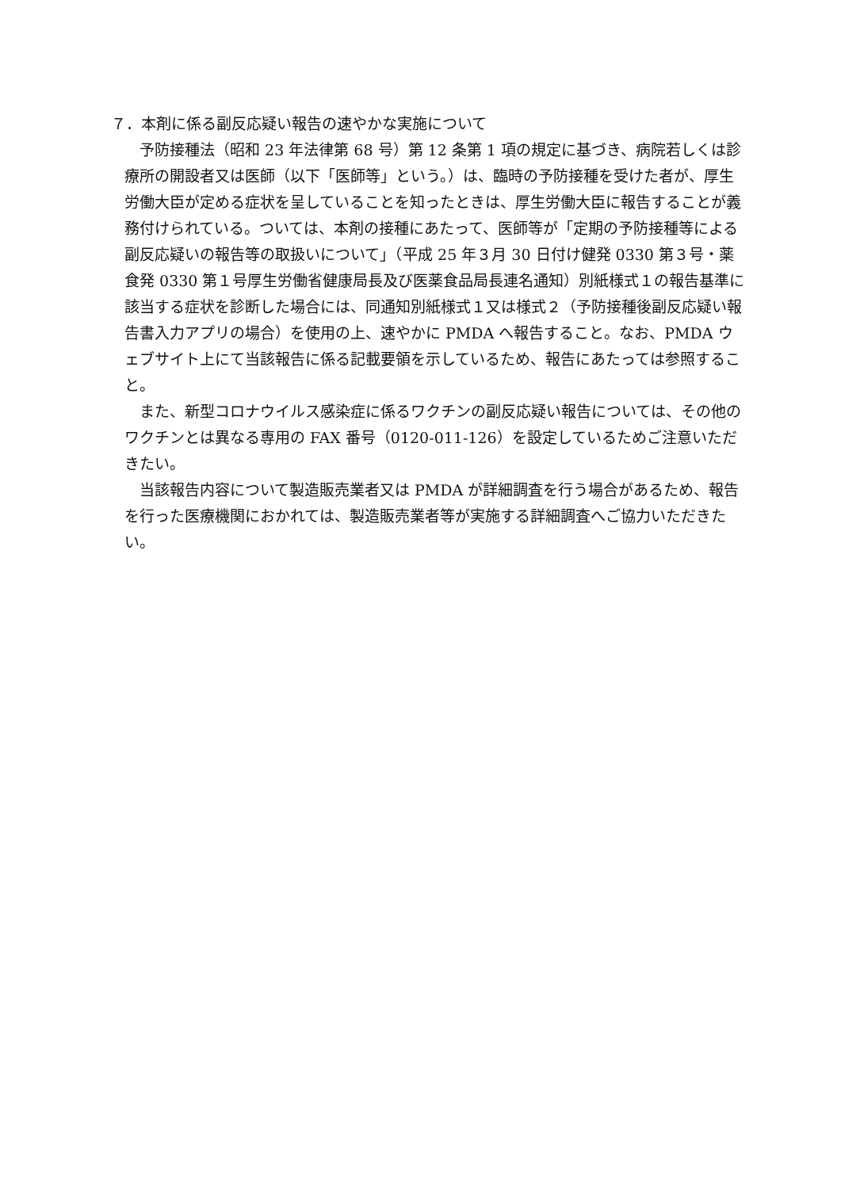７．本剤に係る副反応疑い報告の速やかな実施について
予防接種法（昭和 23 年法律第 68 号）第 12 条第 1 項の規定に基づき、病院若しくは診療所の開設者又は医師（以下「医師等」という。）は、臨時の予防接種を受けた者が、厚生労働大臣が定める症状を呈していることを知ったときは、厚生労働大臣に報告することが義務付けられている。ついては、本剤の接種にあたって、医師等が「定期の予防接種等による副反応疑いの報告等の取扱いについて」（平成 25 年３月 30 日付け健発 0330 第３号・薬食発 0330 第１号厚生労働省健康局長及び医薬食品局長連名通知）別紙様式１の報告基準に該当する症状を診断した場合には、同通知別紙様式１又は様式２（予防接種後副反応疑い報告書入力アプリの場合）を使用の上、速やかに PMDA へ報告すること。なお、PMDA ウェブサイト上にて当該報告に係る記載要領を示しているため、報告にあたっては参照すること。
また、新型コロナウイルス感染症に係るワクチンの副反応疑い報告については、その他のワクチンとは異なる専用の FAX 番号（0120-011-126）を設定しているためご注意いただきたい。
当該報告内容について製造販売業者又は PMDA が詳細調査を行う場合があるため、報告を行った医療機関におかれては、製造販売業者等が実施する詳細調査へご協力いただきたい。